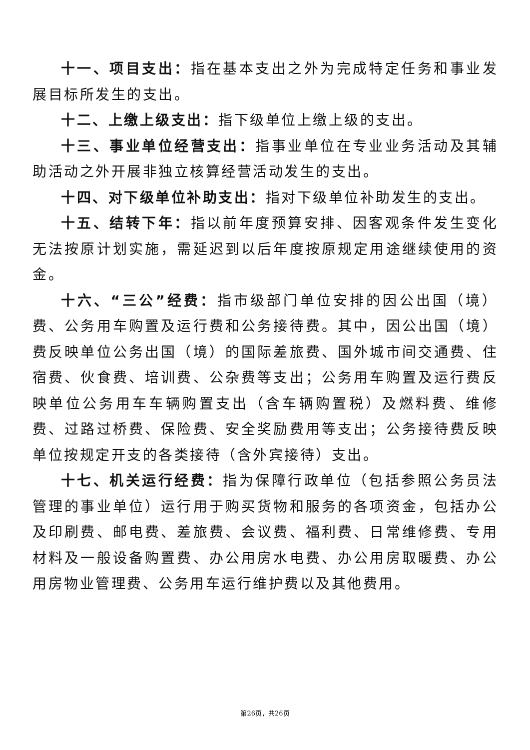十一、项目支出：指在基本支出之外为完成特定任务和事业发展目标所发生的支出。
十二、上缴上级支出：指下级单位上缴上级的支出。
十三、事业单位经营支出：指事业单位在专业业务活动及其辅助活动之外开展非独立核算经营活动发生的支出。
十四、对下级单位补助支出：指对下级单位补助发生的支出。
十五、结转下年：指以前年度预算安排、因客观条件发生变化无法按原计划实施，需延迟到以后年度按原规定用途继续使用的资金。
十六、“三公”经费：指市级部门单位安排的因公出国（境）费、公务用车购置及运行费和公务接待费。其中，因公出国（境）费反映单位公务出国（境）的国际差旅费、国外城市间交通费、住宿费、伙食费、培训费、公杂费等支出；公务用车购置及运行费反映单位公务用车车辆购置支出（含车辆购置税）及燃料费、维修费、过路过桥费、保险费、安全奖励费用等支出；公务接待费反映单位按规定开支的各类接待（含外宾接待）支出。
十七、机关运行经费：指为保障行政单位（包括参照公务员法管理的事业单位）运行用于购买货物和服务的各项资金，包括办公及印刷费、邮电费、差旅费、会议费、福利费、日常维修费、专用材料及一般设备购置费、办公用房水电费、办公用房取暖费、办公用房物业管理费、公务用车运行维护费以及其他费用。
第26页，共26页